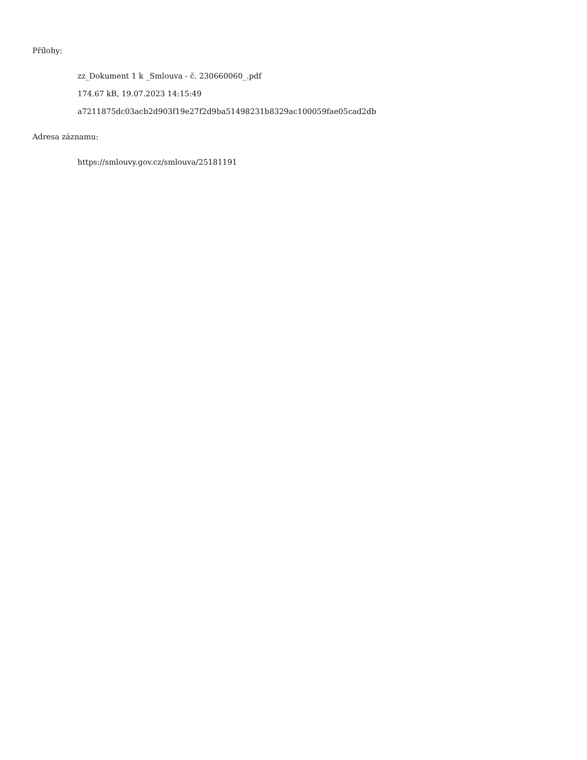Přílohy:
zz_Dokument 1 k _Smlouva - č. 230660060_.pdf
174.67 kB, 19.07.2023 14:15:49
a7211875dc03acb2d903f19e27f2d9ba51498231b8329ac100059fae05cad2db
Adresa záznamu:
https://smlouvy.gov.cz/smlouva/25181191